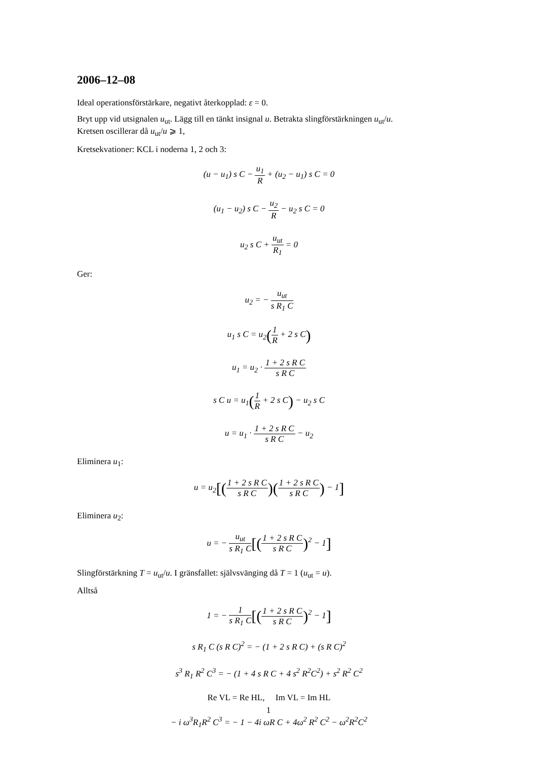2006–12–08
Ideal operationsförstärkare, negativt återkopplad: ε = 0.
Bryt upp vid utsignalen u<sub>ut</sub>. Lägg till en tänkt insignal u. Betrakta slingförstärkningen u<sub>ut</sub>/u.
Kretsen oscillerar då u<sub>ut</sub>/u ⩾ 1,
Kretsekvationer: KCL i noderna 1, 2 och 3:
(u − u<sub>1</sub>) s C − u<sub>1</sub> R + (u<sub>2</sub> − u<sub>1</sub>) s C = 0
(u<sub>1</sub> − u<sub>2</sub>) s C − u<sub>2</sub> R − u<sub>2</sub> s C = 0
u<sub>2</sub> s C + u<sub>ut</sub> R<sub>1</sub> = 0
Ger:
u<sub>2</sub> = − u<sub>ut</sub> s R<sub>1</sub> C
u<sub>1</sub> s C = u<sub>2</sub>(1 R + 2 s C)
u<sub>1</sub> = u<sub>2</sub> · 1 + 2 s R C s R C
s C u = u<sub>1</sub>(1 R + 2 s C) − u<sub>2</sub> s C
u = u<sub>1</sub> · 1 + 2 s R C s R C − u<sub>2</sub>
Eliminera u<sub>1</sub>:
u = u<sub>2</sub>[(1 + 2 s R C s R C)(1 + 2 s R C s R C) − 1]
Eliminera u<sub>2</sub>:
u = − u<sub>ut</sub> s R<sub>1</sub> C[(1 + 2 s R C s R C)<sup>2</sup> − 1]
Slingförstärkning T = u<sub>ut</sub>/u. I gränsfallet: självsvänging då T = 1 (u<sub>ut</sub> = u).
Alltså
1 = − 1 s R<sub>1</sub> C[(1 + 2 s R C s R C)<sup>2</sup> − 1]
s R<sub>1</sub> C (s R C)<sup>2</sup> = − (1 + 2 s R C) + (s R C)<sup>2</sup>
s<sup>3</sup> R<sub>1</sub> R<sup>2</sup> C<sup>3</sup> = − (1 + 4 s R C + 4 s<sup>2</sup> R<sup>2</sup>C<sup>2</sup>) + s<sup>2</sup> R<sup>2</sup> C<sup>2</sup>
Re VL = Re HL, Im VL = Im HL
− i ω<sup>3</sup>R<sub>1</sub>R<sup>2</sup> C<sup>3</sup> = − 1 − 4i ωR C + 4ω<sup>2</sup> R<sup>2</sup> C<sup>2</sup> − ω<sup>2</sup>R<sup>2</sup>C<sup>2</sup>
1